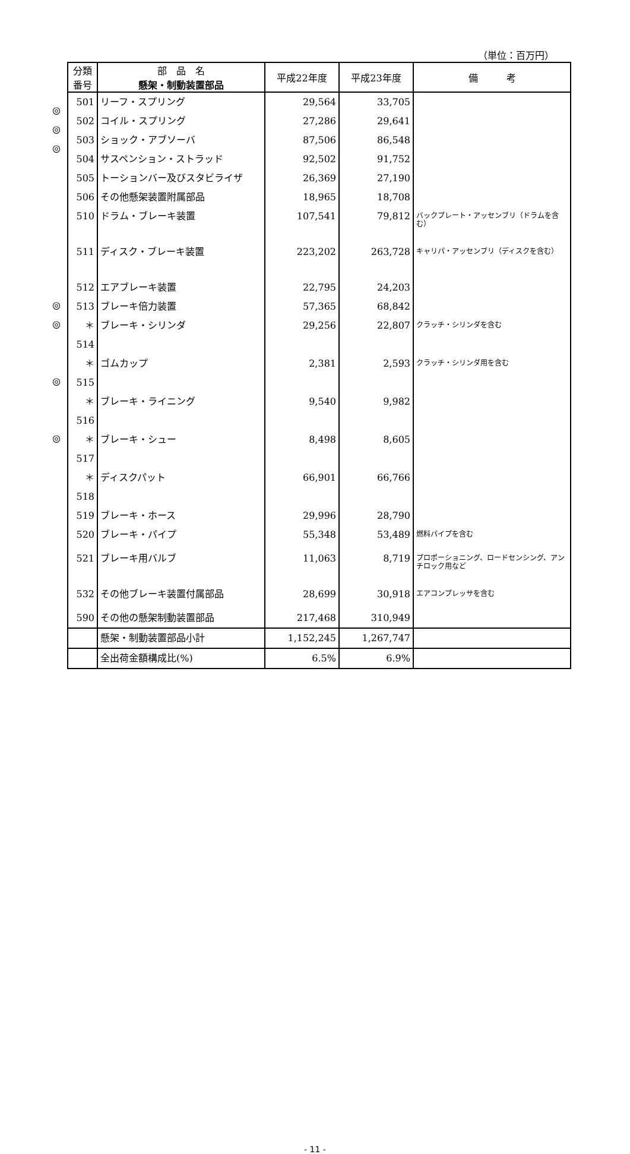（単位：百万円）
◎
◎
◎
◎
◎
◎
◎
| 分類 番号 | 部 品 名 懸架・制動装置部品 | 平成22年度 | 平成23年度 | 備 考 |
| --- | --- | --- | --- | --- |
| 501 | リーフ・スプリング | 29,564 | 33,705 | |
| 502 | コイル・スプリング | 27,286 | 29,641 | |
| 503 | ショック・アブソーバ | 87,506 | 86,548 | |
| 504 | サスペンション・ストラッド | 92,502 | 91,752 | |
| 505 | トーションバー及びスタビライザ | 26,369 | 27,190 | |
| 506 | その他懸架装置附属部品 | 18,965 | 18,708 | |
| 510 | ドラム・ブレーキ装置 | 107,541 | 79,812 | バックプレート・アッセンブリ（ドラムを含む） |
| 511 | ディスク・ブレーキ装置 | 223,202 | 263,728 | キャリパ・アッセンブリ（ディスクを含む） |
| 512 | エアブレーキ装置 | 22,795 | 24,203 | |
| 513 | ブレーキ倍力装置 | 57,365 | 68,842 | |
| ＊514 | ブレーキ・シリンダ | 29,256 | 22,807 | クラッチ・シリンダを含む |
| ＊515 | ゴムカップ | 2,381 | 2,593 | クラッチ・シリンダ用を含む |
| ＊516 | ブレーキ・ライニング | 9,540 | 9,982 | |
| ＊517 | ブレーキ・シュー | 8,498 | 8,605 | |
| ＊518 | ディスクパット | 66,901 | 66,766 | |
| 519 | ブレーキ・ホース | 29,996 | 28,790 | |
| 520 | ブレーキ・パイプ | 55,348 | 53,489 | 燃料パイプを含む |
| 521 | ブレーキ用バルブ | 11,063 | 8,719 | プロポーショニング、ロードセンシング、アンチロック用など |
| 532 | その他ブレーキ装置付属部品 | 28,699 | 30,918 | エアコンプレッサを含む |
| 590 | その他の懸架制動装置部品 | 217,468 | 310,949 | |
| | 懸架・制動装置部品小計 | 1,152,245 | 1,267,747 | |
| | 全出荷金額構成比(%) | 6.5% | 6.9% | |
- 11 -